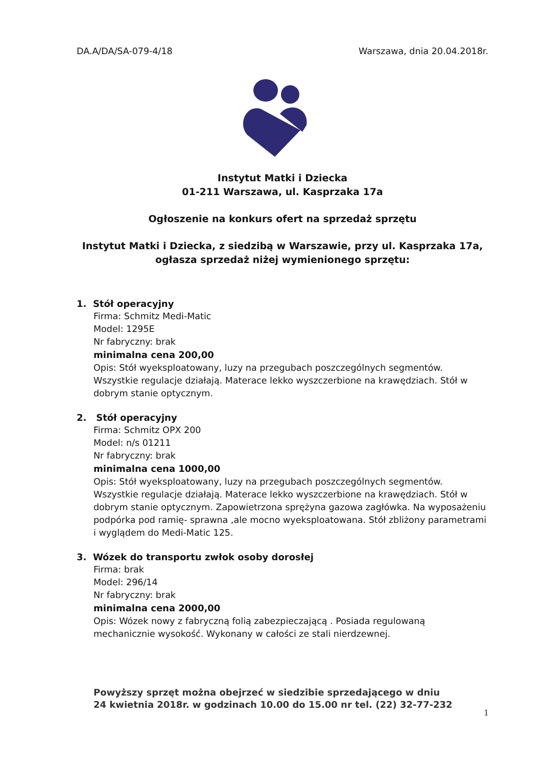DA.A/DA/SA-079-4/18 Warszawa, dnia 20.04.2018r.
Instytut Matki i Dziecka
01-211 Warszawa, ul. Kasprzaka 17a
Ogłoszenie na konkurs ofert na sprzedaż sprzętu
Instytut Matki i Dziecka, z siedzibą w Warszawie, przy ul. Kasprzaka 17a, ogłasza sprzedaż niżej wymienionego sprzętu:
1. Stół operacyjny
Firma: Schmitz Medi-Matic
Model: 1295E
Nr fabryczny: brak
minimalna cena 200,00
Opis: Stół wyeksploatowany, luzy na przegubach poszczególnych segmentów. Wszystkie regulacje działają. Materace lekko wyszczerbione na krawędziach. Stół w dobrym stanie optycznym.
2. Stół operacyjny
Firma: Schmitz OPX 200
Model: n/s 01211
Nr fabryczny: brak
minimalna cena 1000,00
Opis: Stół wyeksploatowany, luzy na przegubach poszczególnych segmentów. Wszystkie regulacje działają. Materace lekko wyszczerbione na krawędziach. Stół w dobrym stanie optycznym. Zapowietrzona sprężyna gazowa zagłówka. Na wyposażeniu podpórka pod ramię- sprawna ,ale mocno wyeksploatowana. Stół zbliżony parametrami i wyglądem do Medi-Matic 125.
3. Wózek do transportu zwłok osoby dorosłej
Firma: brak
Model: 296/14
Nr fabryczny: brak
minimalna cena 2000,00
Opis: Wózek nowy z fabryczną folią zabezpieczającą . Posiada regulowaną mechanicznie wysokość. Wykonany w całości ze stali nierdzewnej.
Powyższy sprzęt można obejrzeć w siedzibie sprzedającego w dniu
24 kwietnia 2018r. w godzinach 10.00 do 15.00 nr tel. (22) 32-77-232
1